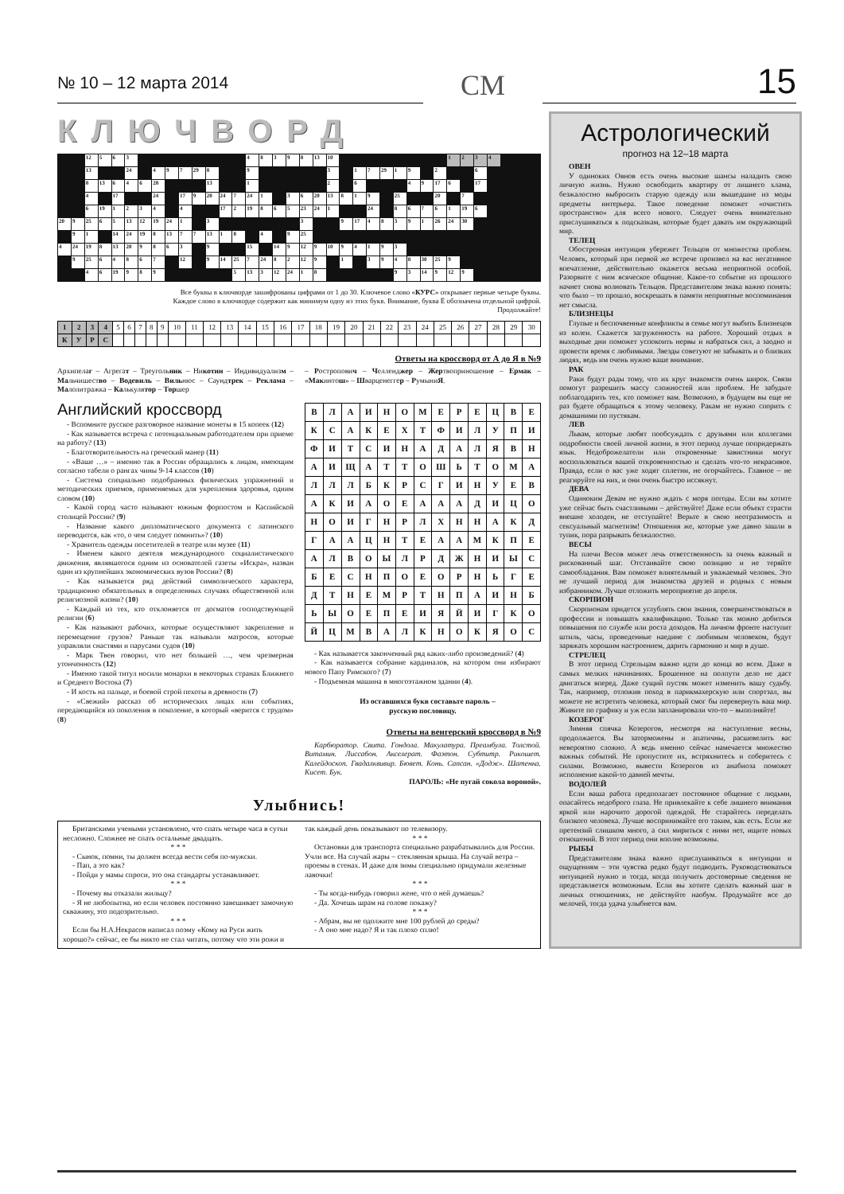№ 10 – 12 марта 2014
СМ
15
КЛЮЧВОРД
| | | 12 | 5 | 6 | 3 | | | | | | | | | 4 | 8 | 3 | 9 | 8 | 13 | 10 | | | | | | | | | 1 | 2 | 3 | 4 | | | |
| | | 13 | | | 24 | | 4 | 9 | 7 | 29 | 8 | | | 9 | | | | | | 3 | | 1 | 7 | 29 | 1 | 9 | | 2 | | | 6 | | | | |
| | | 8 | 13 | 6 | 4 | 6 | 28 | | | | 13 | | | 1 | | | | | | 2 | | 6 | | | | 4 | 9 | 17 | 6 | | 17 | | | | |
| | | 4 | | 17 | | | 24 | | 17 | 9 | 20 | 24 | 7 | 24 | 1 | | 3 | 6 | 20 | 13 | 8 | 1 | 9 | | 25 | | | 20 | | 7 | | | | | |
| | | 6 | 19 | 1 | 2 | 3 | 4 | | 4 | | | 17 | 2 | 19 | 8 | 6 | 5 | 23 | 24 | 1 | | | 24 | | 8 | 6 | 7 | 6 | 1 | 19 | 6 | | | | |
| 20 | 9 | 25 | 6 | 5 | 13 | 12 | 19 | 24 | 1 | | 3 | | | | | | | 3 | | | 9 | 17 | 4 | 8 | 3 | 9 | 1 | 26 | 24 | 30 | | | | | |
| | 9 | 1 | | 14 | 24 | 19 | 8 | 13 | 7 | 7 | 13 | 1 | 8 | | 4 | | 9 | 25 | | | | | | | | | | | | | | | | | |
| 4 | 24 | 19 | 8 | 13 | 20 | 9 | 8 | 6 | 3 | | 9 | | | 15 | | 14 | 9 | 12 | 9 | 10 | 9 | 4 | 1 | 9 | 3 | | | | | | | | | | |
| | 9 | 25 | 6 | 4 | 8 | 6 | 7 | | 12 | | 9 | 14 | 25 | 7 | 24 | 8 | 2 | 12 | 9 | | 1 | | 3 | 9 | 4 | 8 | 30 | 25 | 9 | | | | | | |
| | | 4 | 6 | 19 | 9 | 8 | 9 | | | | | | 5 | 13 | 3 | 12 | 24 | 1 | 8 | | | | | | 9 | 3 | 14 | 9 | 12 | 9 | | | | | |
Все буквы в ключворде зашифрованы цифрами от 1 до 30. Ключевое слово «КУРС» открывает первые четыре буквы.
Каждое слово в ключворде содержит как минимум одну из этих букв. Внимание, буква Ё обозначена отдельной цифрой.
Продолжайте!
| 1 | 2 | 3 | 4 | 5 | 6 | 7 | 8 | 9 | 10 | 11 | 12 | 13 | 14 | 15 | 16 | 17 | 18 | 19 | 20 | 21 | 22 | 23 | 24 | 25 | 26 | 27 | 28 | 29 | 30 |
| К | У | Р | С | | | | | | | | | | | | | | | | | | | | | | | | | | |
Ответы на кроссворд от А до Я в №9
Архипелаг – Агрегат – Треугольник – Никотин – Инди­видуализм – Мальчишество – Водевиль – Вильнюс – Саунд­трек – Реклама – Малолитражка – Калькулятор – Торшер
– Ростропович – Челленджер – Жертвоприношение – Ермак – «Макинтош» – Шварценеггер – РумыниЯ.
Английский кроссворд
- Вспомните русское разговорное название монеты в 15 копеек (12)
- Как называется встреча с потенциальным работодателем при приеме на работу? (13)
- Благотворительность на греческий манер (11)
- «Ваше …» – именно так в России обращались к лицам, имеющим согласно табели о рангах чины 9-14 классов (10)
- Система специально подобранных физических упражнений и методических приемов, применяемых для укрепления здоровья, одним словом (10)
- Какой город часто называют южным форпостом и Каспийской столицей России? (9)
- Название какого дипломатического документа с латинского переводится, как «то, о чем следует помнить»? (10)
- Хранитель одежды посетителей в театре или музее (11)
- Именем какого деятеля международного социалистического движения, являвшегося одним из основателей газеты «Искра», назван один из крупнейших экономических вузов России? (8)
- Как называется ряд действий символического характера, традиционно обязательных в определенных случаях общественной или религиозной жизни? (10)
- Каждый из тех, кто отклоняется от догматов господствующей религии (6)
- Как называют рабочих, которые осуществляют закрепление и перемещение грузов? Раньше так называли матросов, которые управляли снастями и парусами судов (10)
- Марк Твен говорил, что нет большей …, чем чрезмерная утонченность (12)
- Именно такой титул носили монархи в некоторых странах Ближнего и Среднего Востока (7)
- И кость на пальце, и боевой строй пехоты в древности (7)
- «Свежий» рассказ об исторических лицах или событиях, передающийся из поколения в поколение, в который «верится с трудом» (8)
| В | Л | А | И | Н | О | М | Е | Р | Е | Ц | В | Е |
| К | С | А | К | Е | Х | Т | Ф | И | Л | У | П | И |
| Ф | И | Т | С | И | Н | А | Д | А | Л | Я | В | Н |
| А | И | Щ | А | Т | Т | О | Ш | Ь | Т | О | М | А |
| Л | Л | Л | Б | К | Р | С | Г | И | Н | У | Е | В |
| А | К | И | А | О | Е | А | А | А | Д | И | Ц | О |
| Н | О | И | Г | Н | Р | Л | Х | Н | Н | А | К | Д |
| Г | А | А | Ц | Н | Т | Е | А | А | М | К | П | Е |
| А | Л | В | О | Ы | Л | Р | Д | Ж | Н | И | Ы | С |
| Б | Е | С | Н | П | О | Е | О | Р | Н | Ь | Г | Е |
| Д | Т | Н | Е | М | Р | Т | Н | П | А | И | Н | Б |
| Ь | Ы | О | Е | П | Е | И | Я | Й | И | Г | К | О |
| Й | Ц | М | В | А | Л | К | Н | О | К | Я | О | С |
- Как называется законченный ряд каких-либо произведений? (4)
- Как называется собрание кардиналов, на котором они избирают нового Папу Римского? (7)
- Подъемная машина в многоэтажном здании (4).
Из оставшихся букв составьте пароль –
русскую пословицу.
Ответы на венгерский кроссворд в №9
Карбюратор. Свита. Гондола. Макулатура. Преамбула. Толстой. Витамин. Лиссабон. Акселерат. Фаэтон. Субтитр. Рикошет. Калейдоскоп. Гвадалквивир. Бювет. Конь. Сапсан. «Додж». Шатенка. Кисет. Бук.
ПАРОЛЬ: «Не пугай сокола вороной».
Улыбнись!
Британскими учеными установлено, что спать четыре часа в сутки несложно. Сложнее не спать остальные двадцать.
* * *
- Сынок, помни, ты должен всегда вести себя по-мужски.
- Пап, а это как?
- Пойди у мамы спроси, это она стандарты устанавливает.
* * *
- Почему вы отказали жильцу?
- Я не любопытна, но если человек постоянно завешивает замочную скважину, это подозрительно.
* * *
Если бы Н.А.Некрасов написал поэму «Кому на Руси жить хорошо?» сейчас, ее бы никто не стал читать, потому что эти рожи и так каждый день показывают по телевизору.
* * *
Остановки для транспорта специально разрабатывались для России. Учли все. На случай жары – стеклянная крыша. На случай ветра – проемы в стенах. И даже для зимы специально придумали железные лавочки!
* * *
- Ты когда-нибудь говорил жене, что о ней думаешь?
- Да. Хочешь шрам на голове покажу?
* * *
- Абрам, вы не одолжите мне 100 рублей до среды?
- А оно мне надо? Я и так плохо сплю!
Астрологический
прогноз на 12–18 марта
ОВЕН
У одиноких Овнов есть очень высокие шансы наладить свою личную жизнь. Нужно освободить квартиру от лишнего хлама, безжалостно выбросить старую одежду или вышедшие из моды предметы интерьера. Такое поведение поможет «очистить пространство» для всего нового. Следует очень внимательно прислушиваться к подсказкам, которые будет давать им окружающий мир.
ТЕЛЕЦ
Обостренная интуиция убережет Тельцов от множества проблем. Человек, который при первой же встрече произвел на вас негативное впечатление, действительно окажется весьма неприятной особой. Разорвите с ним всяческое общение. Какое-то событие из прошлого начнет снова волновать Тельцов. Представителям знака важно понять: что было – то прошло, воскрешать в памяти неприятные воспоминания нет смысла.
БЛИЗНЕЦЫ
Глупые и беспочвенные конфликты в семье могут выбить Близнецов из колеи. Скажется загруженность на работе. Хороший отдых в выходные дни поможет успокоить нервы и набраться сил, а заодно и провести время с любимыми. Звезды советуют не забывать и о близких людях, ведь им очень нужно ваше внимание.
РАК
Раки будут рады тому, что их круг знакомств очень широк. Связи помогут разрешить массу сложностей или проблем. Не забудьте поблагодарить тех, кто поможет вам. Возможно, в будущем вы еще не раз будете обращаться к этому человеку. Ракам не нужно спорить с домашними по пустякам.
ЛЕВ
Львам, которые любят пообсуждать с друзьями или коллегами подробности своей личной жизни, в этот период лучше попридержать язык. Недоброжелатели или откровенные завистники могут воспользоваться вашей откровенностью и сделать что-то некрасивое. Правда, если о вас уже ходят сплетни, не огорчайтесь. Главное – не реагируйте на них, и они очень быстро иссякнут.
ДЕВА
Одиноким Девам не нужно ждать с моря погоды. Если вы хотите уже сейчас быть счастливыми – действуйте! Даже если объект страсти внешне холоден, не отступайте! Верьте в свою неотразимость и сексуальный магнетизм! Отношения же, которые уже давно зашли в тупик, пора разрывать безжалостно.
ВЕСЫ
На плечи Весов может лечь ответственность за очень важный и рискованный шаг. Отстаивайте свою позицию и не теряйте самообладания. Вам поможет влиятельный и уважаемый человек. Это не лучший период для знакомства друзей и родных с новым избранником. Лучше отложить мероприятие до апреля.
СКОРПИОН
Скорпионам придется углублять свои знания, совершенствоваться в профессии и повышать квалификацию. Только так можно добиться повышения по службе или роста доходов. На личном фронте наступит штиль, часы, проведенные наедине с любимым человеком, будут заряжать хорошим настроением, дарить гармонию и мир в душе.
СТРЕЛЕЦ
В этот период Стрельцам важно идти до конца во всем. Даже в самых мелких начинаниях. Брошенное на полпути дело не даст двигаться вперед. Даже сущий пустяк может изменить вашу судьбу. Так, например, отложив поход в парикмахерскую или спортзал, вы можете не встретить человека, который смог бы перевернуть ваш мир. Живите по графику и уж если запланировали что-то – выполняйте!
КОЗЕРОГ
Зимняя спячка Козерогов, несмотря на наступление весны, продолжается. Вы заторможены и апатичны, расшевелить вас невероятно сложно. А ведь именно сейчас намечается множество важных событий. Не пропустите их, встряхнитесь и соберитесь с силами. Возможно, вывести Козерогов из анабиоза поможет исполнение какой-то давней мечты.
ВОДОЛЕЙ
Если ваша работа предполагает постоянное общение с людьми, опасайтесь недоброго глаза. Не привлекайте к себе лишнего внимания яркой или нарочито дорогой одеждой. Не старайтесь переделать близкого человека. Лучше воспринимайте его таким, как есть. Если же претензий слишком много, а сил мириться с ними нет, ищите новых отношений. В этот период они вполне возможны.
РЫБЫ
Представителям знака важно прислушиваться к интуиции и ощущениям – эти чувства редко будут подводить. Руководствоваться интуицией нужно и тогда, когда получить достоверные сведения не представляется возможным. Если вы хотите сделать важный шаг в личных отношениях, не действуйте наобум. Продумайте все до мелочей, тогда удача улыбнется вам.